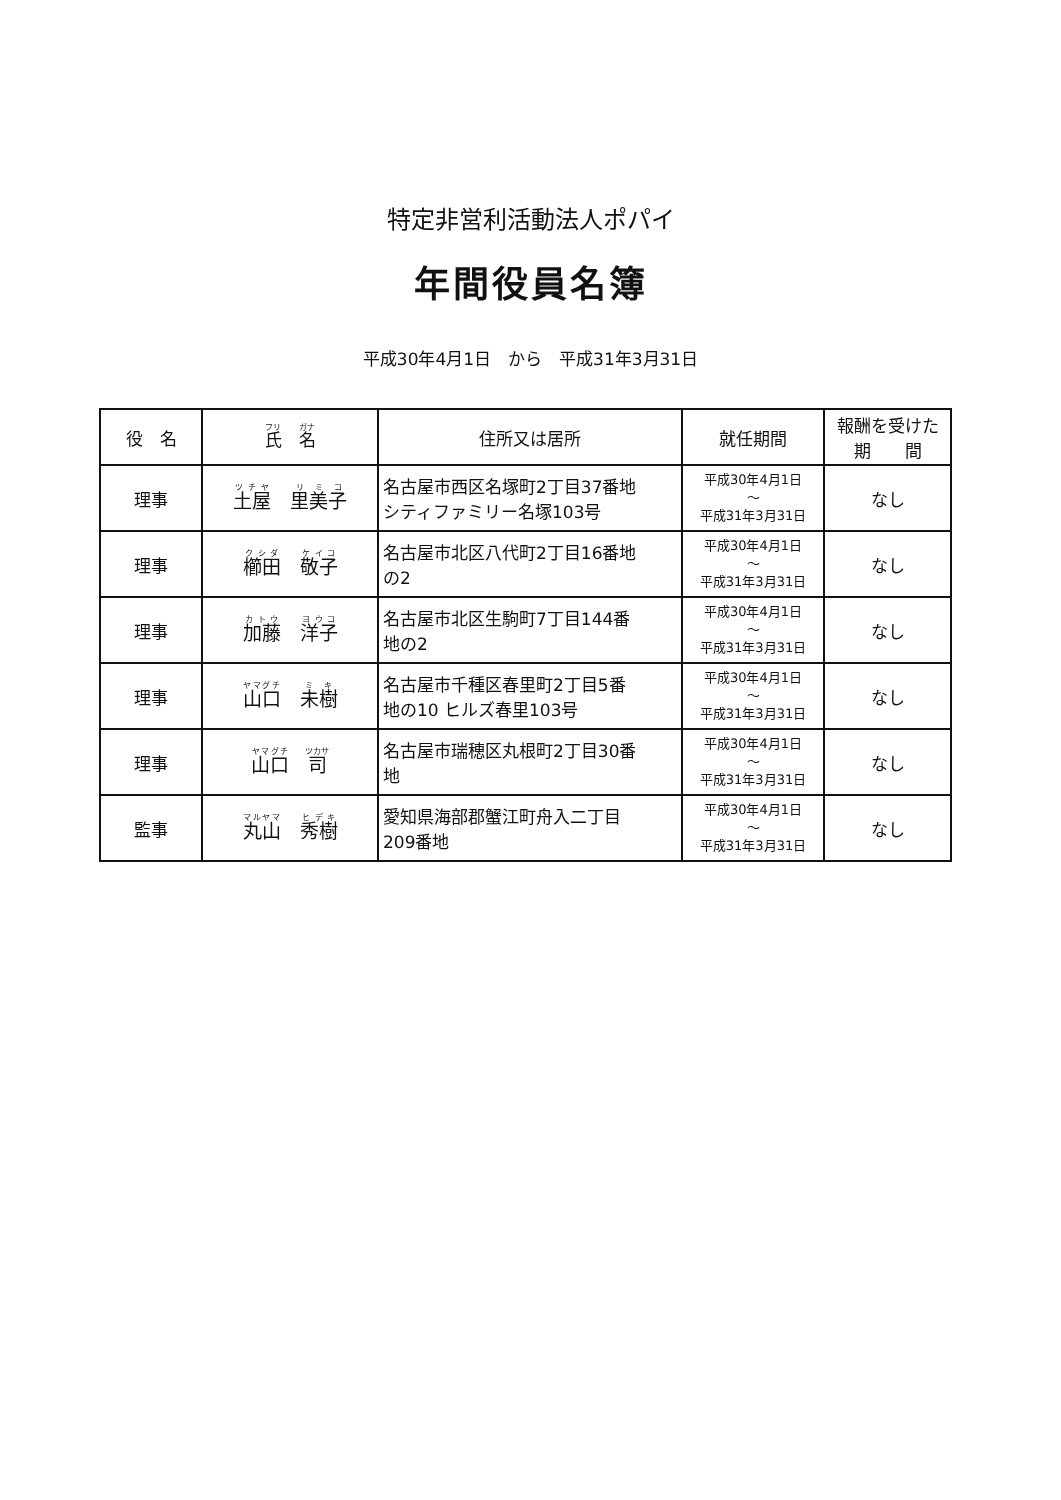特定非営利活動法人ポパイ
年間役員名簿
平成30年4月1日　から　平成31年3月31日
| 役 名 | 氏 名 | 住所又は居所 | 就任期間 | 報酬を受けた 期 間 |
| --- | --- | --- | --- | --- |
| 理事 | 土屋 里美子 | 名古屋市西区名塚町2丁目37番地 シティファミリー名塚103号 | 平成30年4月1日 ～ 平成31年3月31日 | なし |
| 理事 | 櫛田 敬子 | 名古屋市北区八代町2丁目16番地 の2 | 平成30年4月1日 ～ 平成31年3月31日 | なし |
| 理事 | 加藤 洋子 | 名古屋市北区生駒町7丁目144番 地の2 | 平成30年4月1日 ～ 平成31年3月31日 | なし |
| 理事 | 山口 未樹 | 名古屋市千種区春里町2丁目5番 地の10 ヒルズ春里103号 | 平成30年4月1日 ～ 平成31年3月31日 | なし |
| 理事 | 山口 司 | 名古屋市瑞穂区丸根町2丁目30番 地 | 平成30年4月1日 ～ 平成31年3月31日 | なし |
| 監事 | 丸山 秀樹 | 愛知県海部郡蟹江町舟入二丁目 209番地 | 平成30年4月1日 ～ 平成31年3月31日 | なし |